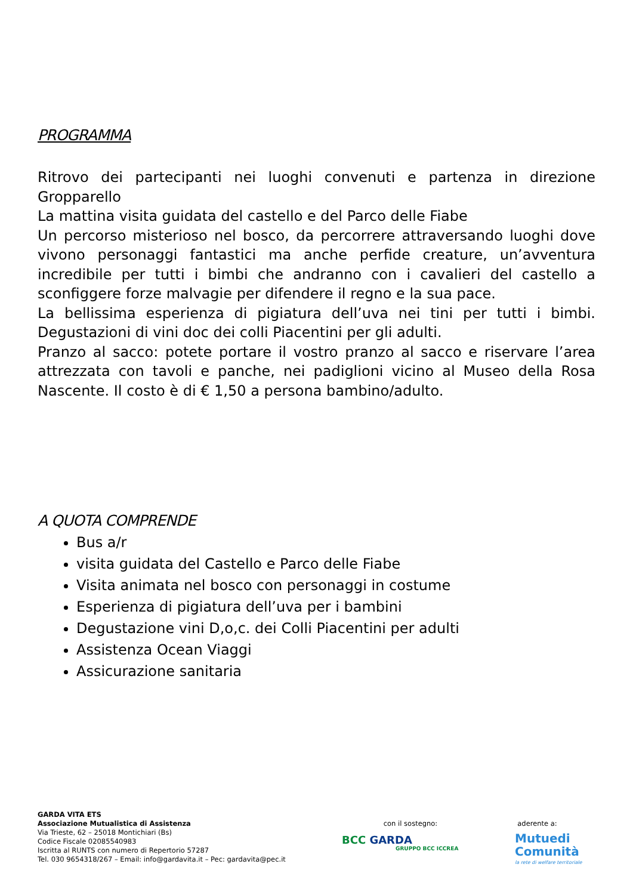PROGRAMMA
Ritrovo dei partecipanti nei luoghi convenuti e partenza in direzione Gropparello
La mattina visita guidata del castello e del Parco delle Fiabe
Un percorso misterioso nel bosco, da percorrere attraversando luoghi dove vivono personaggi fantastici ma anche perfide creature, un’avventura incredibile per tutti i bimbi che andranno con i cavalieri del castello a sconfiggere forze malvagie per difendere il regno e la sua pace.
La bellissima esperienza di pigiatura dell’uva nei tini per tutti i bimbi. Degustazioni di vini doc dei colli Piacentini per gli adulti.
Pranzo al sacco: potete portare il vostro pranzo al sacco e riservare l’area attrezzata con tavoli e panche, nei padiglioni vicino al Museo della Rosa Nascente. Il costo è di € 1,50 a persona bambino/adulto.
A QUOTA COMPRENDE
Bus a/r
visita guidata del Castello e Parco delle Fiabe
Visita animata nel bosco con personaggi in costume
Esperienza di pigiatura dell’uva per i bambini
Degustazione vini D,o,c. dei Colli Piacentini per adulti
Assistenza Ocean Viaggi
Assicurazione sanitaria
GARDA VITA ETS
Associazione Mutualistica di Assistenza
Via Trieste, 62 – 25018 Montichiari (Bs)
Codice Fiscale 02085540983
Iscritta al RUNTS con numero di Repertorio 57287
Tel. 030 9654318/267 – Email: info@gardavita.it – Pec: gardavita@pec.it
con il sostegno:
BCC GARDA
GRUPPO BCC ICCREA
aderente a:
Mutuedi
Comunità
la rete di welfare territoriale